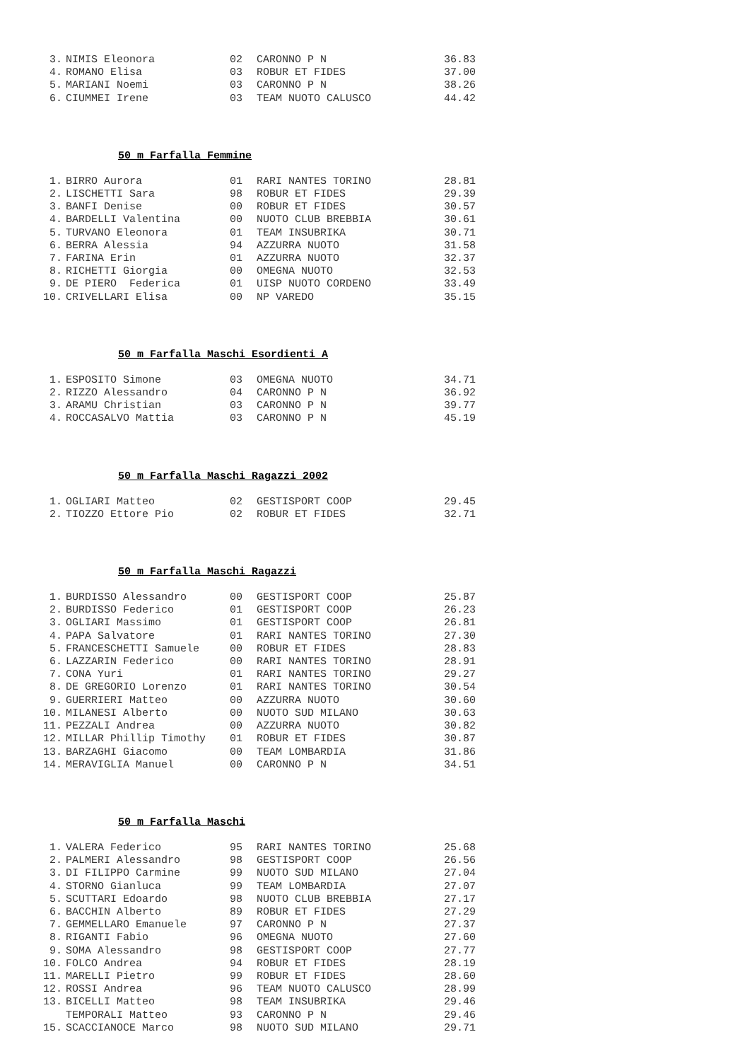| 3. | NIMIS Eleonora | 02 | CARONNO P N | 36.83 |
| 4. | ROMANO Elisa | 03 | ROBUR ET FIDES | 37.00 |
| 5. | MARIANI Noemi | 03 | CARONNO P N | 38.26 |
| 6. | CIUMMEI Irene | 03 | TEAM NUOTO CALUSCO | 44.42 |
50 m Farfalla Femmine
| 1. | BIRRO Aurora | 01 | RARI NANTES TORINO | 28.81 |
| 2. | LISCHETTI Sara | 98 | ROBUR ET FIDES | 29.39 |
| 3. | BANFI Denise | 00 | ROBUR ET FIDES | 30.57 |
| 4. | BARDELLI Valentina | 00 | NUOTO CLUB BREBBIA | 30.61 |
| 5. | TURVANO Eleonora | 01 | TEAM INSUBRIKA | 30.71 |
| 6. | BERRA Alessia | 94 | AZZURRA NUOTO | 31.58 |
| 7. | FARINA Erin | 01 | AZZURRA NUOTO | 32.37 |
| 8. | RICHETTI Giorgia | 00 | OMEGNA NUOTO | 32.53 |
| 9. | DE PIERO Federica | 01 | UISP NUOTO CORDENO | 33.49 |
| 10. | CRIVELLARI Elisa | 00 | NP VAREDO | 35.15 |
50 m Farfalla Maschi Esordienti A
| 1. | ESPOSITO Simone | 03 | OMEGNA NUOTO | 34.71 |
| 2. | RIZZO Alessandro | 04 | CARONNO P N | 36.92 |
| 3. | ARAMU Christian | 03 | CARONNO P N | 39.77 |
| 4. | ROCCASALVO Mattia | 03 | CARONNO P N | 45.19 |
50 m Farfalla Maschi Ragazzi 2002
| 1. | OGLIARI Matteo | 02 | GESTISPORT COOP | 29.45 |
| 2. | TIOZZO Ettore Pio | 02 | ROBUR ET FIDES | 32.71 |
50 m Farfalla Maschi Ragazzi
| 1. | BURDISSO Alessandro | 00 | GESTISPORT COOP | 25.87 |
| 2. | BURDISSO Federico | 01 | GESTISPORT COOP | 26.23 |
| 3. | OGLIARI Massimo | 01 | GESTISPORT COOP | 26.81 |
| 4. | PAPA Salvatore | 01 | RARI NANTES TORINO | 27.30 |
| 5. | FRANCESCHETTI Samuele | 00 | ROBUR ET FIDES | 28.83 |
| 6. | LAZZARIN Federico | 00 | RARI NANTES TORINO | 28.91 |
| 7. | CONA Yuri | 01 | RARI NANTES TORINO | 29.27 |
| 8. | DE GREGORIO Lorenzo | 01 | RARI NANTES TORINO | 30.54 |
| 9. | GUERRIERI Matteo | 00 | AZZURRA NUOTO | 30.60 |
| 10. | MILANESI Alberto | 00 | NUOTO SUD MILANO | 30.63 |
| 11. | PEZZALI Andrea | 00 | AZZURRA NUOTO | 30.82 |
| 12. | MILLAR Phillip Timothy | 01 | ROBUR ET FIDES | 30.87 |
| 13. | BARZAGHI Giacomo | 00 | TEAM LOMBARDIA | 31.86 |
| 14. | MERAVIGLIA Manuel | 00 | CARONNO P N | 34.51 |
50 m Farfalla Maschi
| 1. | VALERA Federico | 95 | RARI NANTES TORINO | 25.68 |
| 2. | PALMERI Alessandro | 98 | GESTISPORT COOP | 26.56 |
| 3. | DI FILIPPO Carmine | 99 | NUOTO SUD MILANO | 27.04 |
| 4. | STORNO Gianluca | 99 | TEAM LOMBARDIA | 27.07 |
| 5. | SCUTTARI Edoardo | 98 | NUOTO CLUB BREBBIA | 27.17 |
| 6. | BACCHIN Alberto | 89 | ROBUR ET FIDES | 27.29 |
| 7. | GEMMELLARO Emanuele | 97 | CARONNO P N | 27.37 |
| 8. | RIGANTI Fabio | 96 | OMEGNA NUOTO | 27.60 |
| 9. | SOMA Alessandro | 98 | GESTISPORT COOP | 27.77 |
| 10. | FOLCO Andrea | 94 | ROBUR ET FIDES | 28.19 |
| 11. | MARELLI Pietro | 99 | ROBUR ET FIDES | 28.60 |
| 12. | ROSSI Andrea | 96 | TEAM NUOTO CALUSCO | 28.99 |
| 13. | BICELLI Matteo | 98 | TEAM INSUBRIKA | 29.46 |
| | TEMPORALI Matteo | 93 | CARONNO P N | 29.46 |
| 15. | SCACCIANOCE Marco | 98 | NUOTO SUD MILANO | 29.71 |